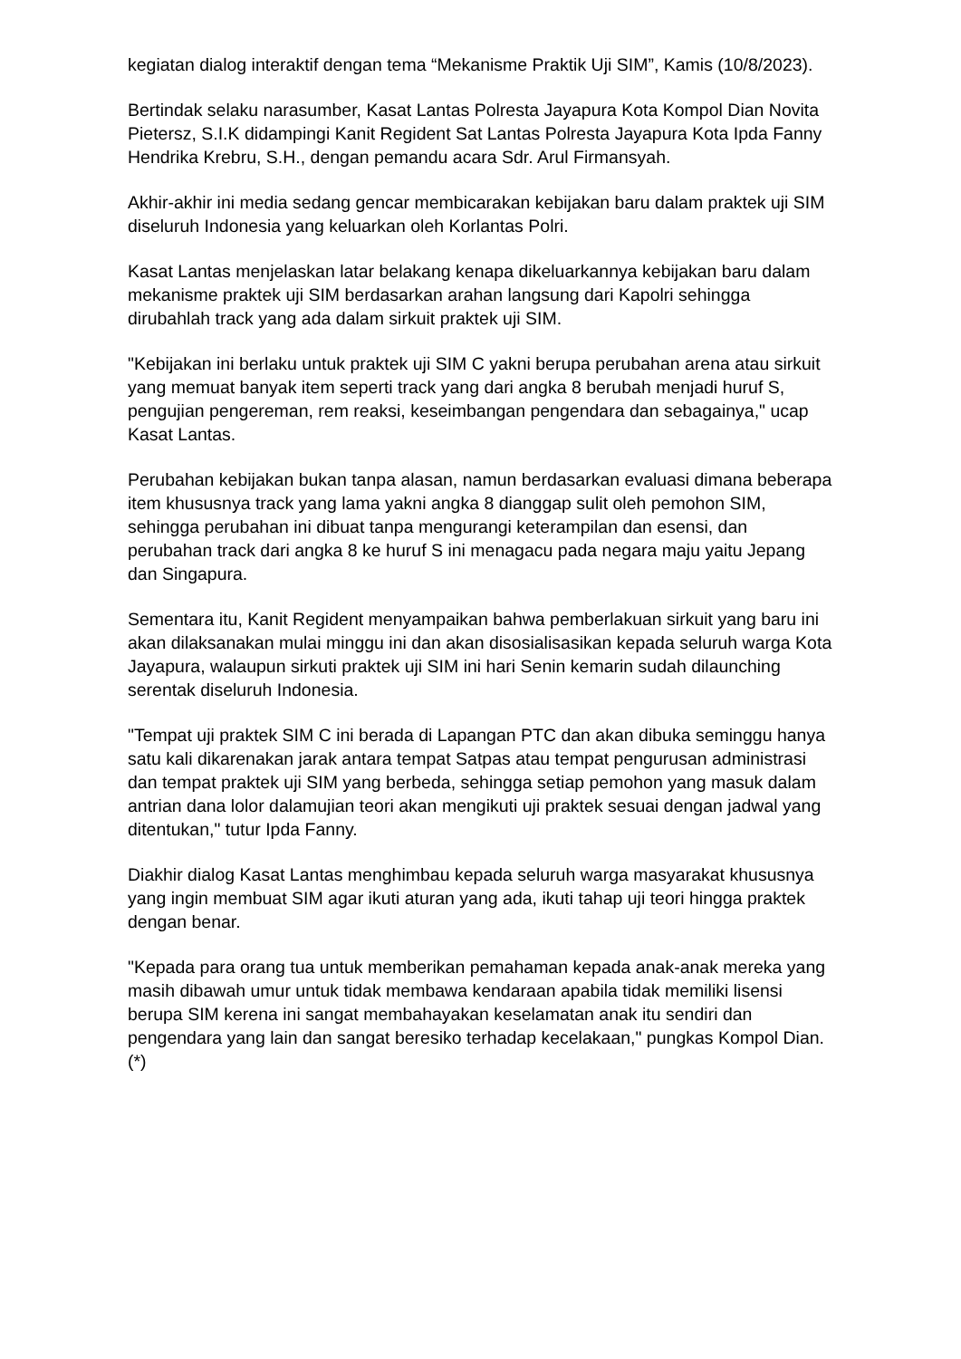kegiatan dialog interaktif dengan tema “Mekanisme Praktik Uji SIM”, Kamis (10/8/2023).
Bertindak selaku narasumber, Kasat Lantas Polresta Jayapura Kota Kompol Dian Novita Pietersz, S.I.K didampingi Kanit Regident Sat Lantas Polresta Jayapura Kota Ipda Fanny Hendrika Krebru, S.H., dengan pemandu acara Sdr. Arul Firmansyah.
Akhir-akhir ini media sedang gencar membicarakan kebijakan baru dalam praktek uji SIM diseluruh Indonesia yang keluarkan oleh Korlantas Polri.
Kasat Lantas menjelaskan latar belakang kenapa dikeluarkannya kebijakan baru dalam mekanisme praktek uji SIM berdasarkan arahan langsung dari Kapolri sehingga dirubahlah track yang ada dalam sirkuit praktek uji SIM.
"Kebijakan ini berlaku untuk praktek uji SIM C yakni berupa perubahan arena atau sirkuit yang memuat banyak item seperti track yang dari angka 8 berubah menjadi huruf S, pengujian pengereman, rem reaksi, keseimbangan pengendara dan sebagainya," ucap Kasat Lantas.
Perubahan kebijakan bukan tanpa alasan, namun berdasarkan evaluasi dimana beberapa item khususnya track yang lama yakni angka 8 dianggap sulit oleh pemohon SIM, sehingga perubahan ini dibuat tanpa mengurangi keterampilan dan esensi, dan perubahan track dari angka 8 ke huruf S ini menagacu pada negara maju yaitu Jepang dan Singapura.
Sementara itu, Kanit Regident menyampaikan bahwa pemberlakuan sirkuit yang baru ini akan dilaksanakan mulai minggu ini dan akan disosialisasikan kepada seluruh warga Kota Jayapura, walaupun sirkuti praktek uji SIM ini hari Senin kemarin sudah dilaunching serentak diseluruh Indonesia.
"Tempat uji praktek SIM C ini berada di Lapangan PTC dan akan dibuka seminggu hanya satu kali dikarenakan jarak antara tempat Satpas atau tempat pengurusan administrasi dan tempat praktek uji SIM yang berbeda, sehingga setiap pemohon yang masuk dalam antrian dana lolor dalamujian teori akan mengikuti uji praktek sesuai dengan jadwal yang ditentukan," tutur Ipda Fanny.
Diakhir dialog Kasat Lantas menghimbau kepada seluruh warga masyarakat khususnya yang ingin membuat SIM agar ikuti aturan yang ada, ikuti tahap uji teori hingga praktek dengan benar.
"Kepada para orang tua untuk memberikan pemahaman kepada anak-anak mereka yang masih dibawah umur untuk tidak membawa kendaraan apabila tidak memiliki lisensi berupa SIM kerena ini sangat membahayakan keselamatan anak itu sendiri dan pengendara yang lain dan sangat beresiko terhadap kecelakaan," pungkas Kompol Dian. (*)